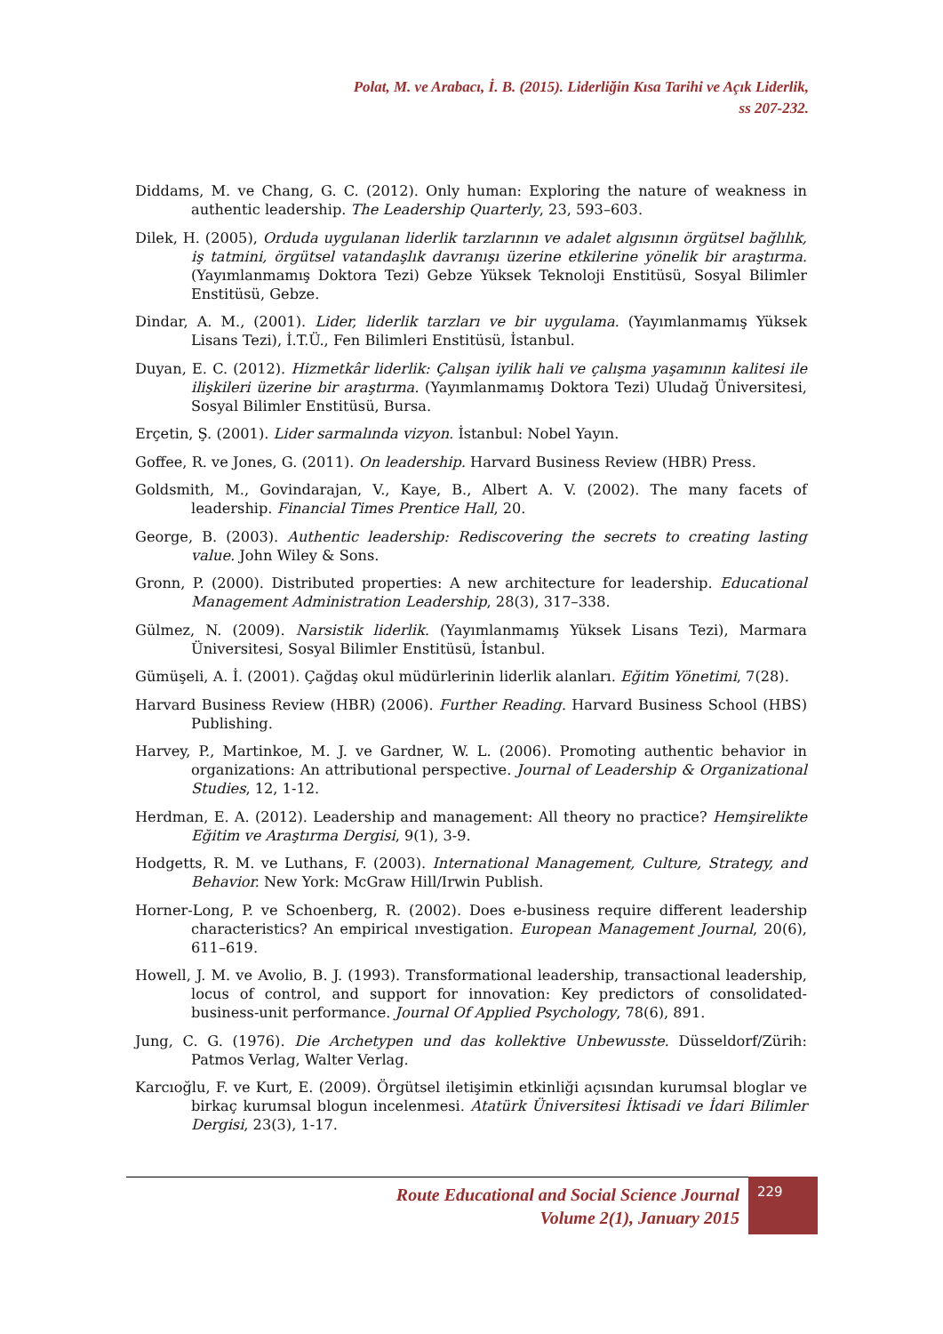Polat, M. ve Arabacı, İ. B. (2015). Liderliğin Kısa Tarihi ve Açık Liderlik,
ss 207-232.
Diddams, M. ve Chang, G. C. (2012). Only human: Exploring the nature of weakness in authentic leadership. The Leadership Quarterly, 23, 593–603.
Dilek, H. (2005), Orduda uygulanan liderlik tarzlarının ve adalet algısının örgütsel bağlılık, iş tatmini, örgütsel vatandaşlık davranışı üzerine etkilerine yönelik bir araştırma. (Yayımlanmamış Doktora Tezi) Gebze Yüksek Teknoloji Enstitüsü, Sosyal Bilimler Enstitüsü, Gebze.
Dindar, A. M., (2001). Lider, liderlik tarzları ve bir uygulama. (Yayımlanmamış Yüksek Lisans Tezi), İ.T.Ü., Fen Bilimleri Enstitüsü, İstanbul.
Duyan, E. C. (2012). Hizmetkâr liderlik: Çalışan iyilik hali ve çalışma yaşamının kalitesi ile ilişkileri üzerine bir araştırma. (Yayımlanmamış Doktora Tezi) Uludağ Üniversitesi, Sosyal Bilimler Enstitüsü, Bursa.
Erçetin, Ş. (2001). Lider sarmalında vizyon. İstanbul: Nobel Yayın.
Goffee, R. ve Jones, G. (2011). On leadership. Harvard Business Review (HBR) Press.
Goldsmith, M., Govindarajan, V., Kaye, B., Albert A. V. (2002). The many facets of leadership. Financial Times Prentice Hall, 20.
George, B. (2003). Authentic leadership: Rediscovering the secrets to creating lasting value. John Wiley & Sons.
Gronn, P. (2000). Distributed properties: A new architecture for leadership. Educational Management Administration Leadership, 28(3), 317–338.
Gülmez, N. (2009). Narsistik liderlik. (Yayımlanmamış Yüksek Lisans Tezi), Marmara Üniversitesi, Sosyal Bilimler Enstitüsü, İstanbul.
Gümüşeli, A. İ. (2001). Çağdaş okul müdürlerinin liderlik alanları. Eğitim Yönetimi, 7(28).
Harvard Business Review (HBR) (2006). Further Reading. Harvard Business School (HBS) Publishing.
Harvey, P., Martinkoe, M. J. ve Gardner, W. L. (2006). Promoting authentic behavior in organizations: An attributional perspective. Journal of Leadership & Organizational Studies, 12, 1-12.
Herdman, E. A. (2012). Leadership and management: All theory no practice? Hemşirelikte Eğitim ve Araştırma Dergisi, 9(1), 3-9.
Hodgetts, R. M. ve Luthans, F. (2003). International Management, Culture, Strategy, and Behavior. New York: McGraw Hill/Irwin Publish.
Horner-Long, P. ve Schoenberg, R. (2002). Does e-business require different leadership characteristics? An empirical ınvestigation. European Management Journal, 20(6), 611–619.
Howell, J. M. ve Avolio, B. J. (1993). Transformational leadership, transactional leadership, locus of control, and support for innovation: Key predictors of consolidated-business-unit performance. Journal Of Applied Psychology, 78(6), 891.
Jung, C. G. (1976). Die Archetypen und das kollektive Unbewusste. Düsseldorf/Zürih: Patmos Verlag, Walter Verlag.
Karcıoğlu, F. ve Kurt, E. (2009). Örgütsel iletişimin etkinliği açısından kurumsal bloglar ve birkaç kurumsal blogun incelenmesi. Atatürk Üniversitesi İktisadi ve İdari Bilimler Dergisi, 23(3), 1-17.
Route Educational and Social Science Journal
Volume 2(1), January 2015
229